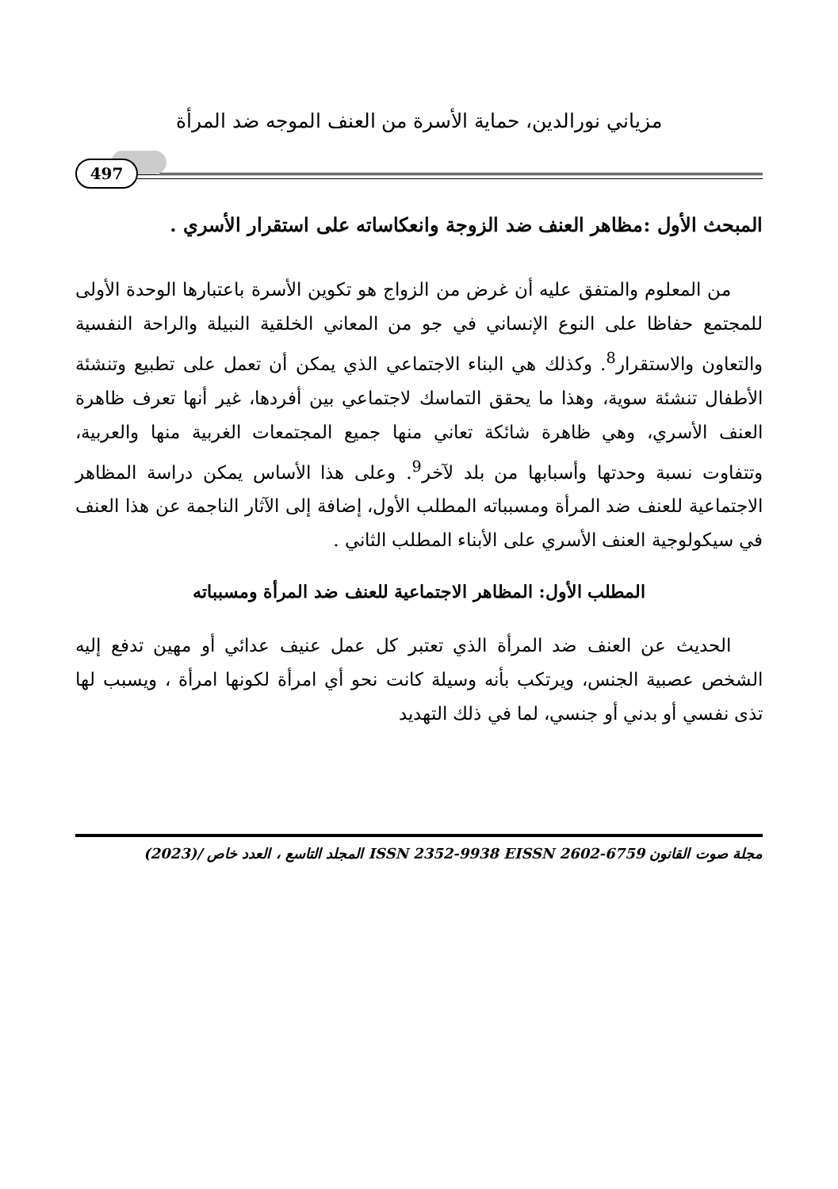مزياني نورالدين، حماية الأسرة من العنف الموجه ضد المرأة
497
المبحث الأول :مظاهر العنف ضد الزوجة وانعكاساته على استقرار الأسري .
من المعلوم والمتفق عليه أن غرض من الزواج هو تكوين الأسرة باعتبارها الوحدة الأولى للمجتمع حفاظا على النوع الإنساني في جو من المعاني الخلقية النبيلة والراحة النفسية والتعاون والاستقرار<sup>8</sup>. وكذلك هي البناء الاجتماعي الذي يمكن أن تعمل على تطبيع وتنشئة الأطفال تنشئة سوية، وهذا ما يحقق التماسك لاجتماعي بين أفردها، غير أنها تعرف ظاهرة العنف الأسري، وهي ظاهرة شائكة تعاني منها جميع المجتمعات الغربية منها والعربية، وتتفاوت نسبة وحدتها وأسبابها من بلد لآخر<sup>9</sup>. وعلى هذا الأساس يمكن دراسة المظاهر الاجتماعية للعنف ضد المرأة ومسبباته المطلب الأول، إضافة إلى الآثار الناجمة عن هذا العنف في سيكولوجية العنف الأسري على الأبناء المطلب الثاني .
المطلب الأول: المظاهر الاجتماعية للعنف ضد المرأة ومسبباته
الحديث عن العنف ضد المرأة الذي تعتبر كل عمل عنيف عدائي أو مهين تدفع إليه الشخص عصبية الجنس، ويرتكب بأنه وسيلة كانت نحو أي امرأة لكونها امرأة ، ويسبب لها تذى نفسي أو بدني أو جنسي، لما في ذلك التهديد
مجلة صوت القانون ISSN 2352-9938 EISSN 2602-6759 المجلد التاسع ، العدد خاص /(2023)